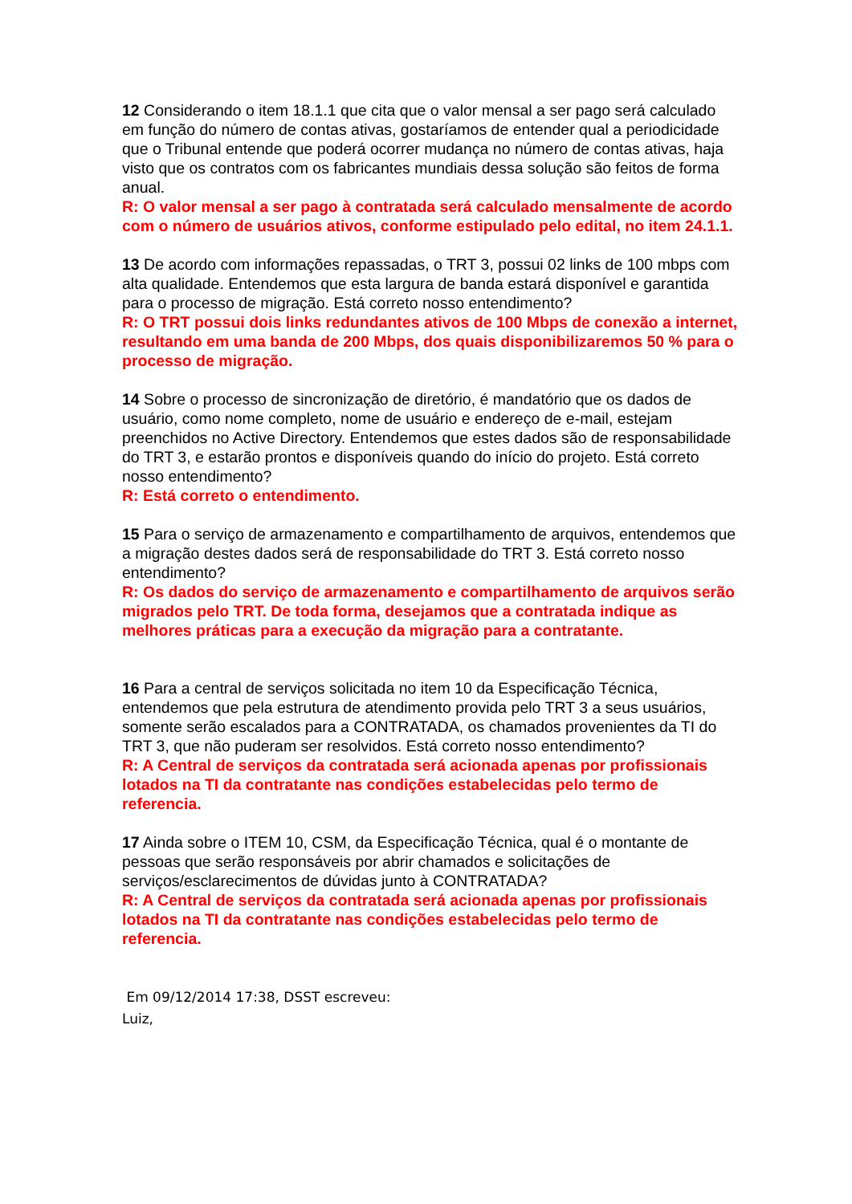12 Considerando o item 18.1.1 que cita que o valor mensal a ser pago será calculado em função do número de contas ativas, gostaríamos de entender qual a periodicidade que o Tribunal entende que poderá ocorrer mudança no número de contas ativas, haja visto que os contratos com os fabricantes mundiais dessa solução são feitos de forma anual.
R: O valor mensal a ser pago à contratada será calculado mensalmente de acordo com o número de usuários ativos, conforme estipulado pelo edital, no item 24.1.1.
13 De acordo com informações repassadas, o TRT 3, possui 02 links de 100 mbps com alta qualidade. Entendemos que esta largura de banda estará disponível e garantida para o processo de migração. Está correto nosso entendimento?
R: O TRT possui dois links redundantes ativos de 100 Mbps de conexão a internet, resultando em uma banda de 200 Mbps, dos quais disponibilizaremos 50 % para o processo de migração.
14 Sobre o processo de sincronização de diretório, é mandatório que os dados de usuário, como nome completo, nome de usuário e endereço de e-mail, estejam preenchidos no Active Directory. Entendemos que estes dados são de responsabilidade do TRT 3, e estarão prontos e disponíveis quando do início do projeto. Está correto nosso entendimento?
R: Está correto o entendimento.
15 Para o serviço de armazenamento e compartilhamento de arquivos, entendemos que a migração destes dados será de responsabilidade do TRT 3. Está correto nosso entendimento?
R: Os dados do serviço de armazenamento e compartilhamento de arquivos serão migrados pelo TRT. De toda forma, desejamos que a contratada indique as melhores práticas para a execução da migração para a contratante.
16 Para a central de serviços solicitada no item 10 da Especificação Técnica, entendemos que pela estrutura de atendimento provida pelo TRT 3 a seus usuários, somente serão escalados para a CONTRATADA, os chamados provenientes da TI do TRT 3, que não puderam ser resolvidos. Está correto nosso entendimento?
R: A Central de serviços da contratada será acionada apenas por profissionais lotados na TI da contratante nas condições estabelecidas pelo termo de referencia.
17 Ainda sobre o ITEM 10, CSM, da Especificação Técnica, qual é o montante de pessoas que serão responsáveis por abrir chamados e solicitações de serviços/esclarecimentos de dúvidas junto à CONTRATADA?
R: A Central de serviços da contratada será acionada apenas por profissionais lotados na TI da contratante nas condições estabelecidas pelo termo de referencia.
Em 09/12/2014 17:38, DSST escreveu:
Luiz,